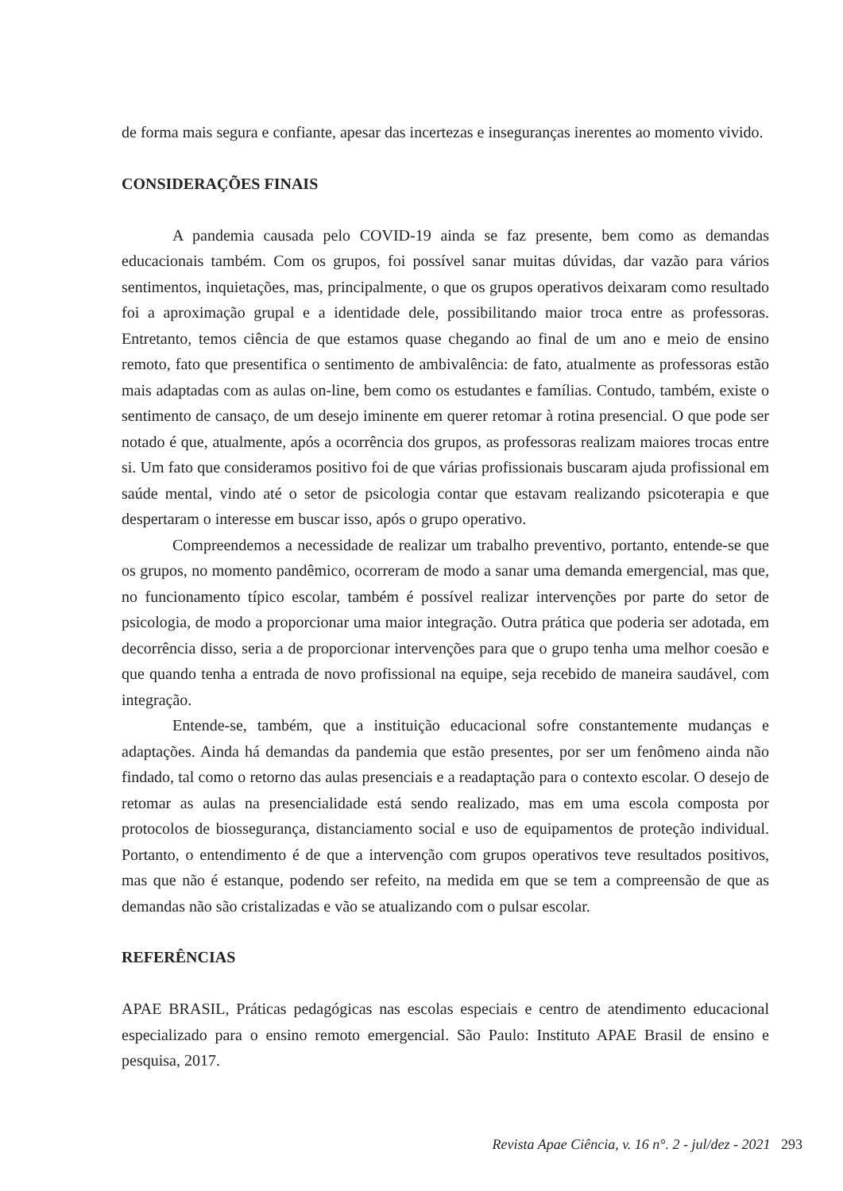de forma mais segura e confiante, apesar das incertezas e inseguranças inerentes ao momento vivido.
CONSIDERAÇÕES FINAIS
A pandemia causada pelo COVID-19 ainda se faz presente, bem como as demandas educacionais também. Com os grupos, foi possível sanar muitas dúvidas, dar vazão para vários sentimentos, inquietações, mas, principalmente, o que os grupos operativos deixaram como resultado foi a aproximação grupal e a identidade dele, possibilitando maior troca entre as professoras. Entretanto, temos ciência de que estamos quase chegando ao final de um ano e meio de ensino remoto, fato que presentifica o sentimento de ambivalência: de fato, atualmente as professoras estão mais adaptadas com as aulas on-line, bem como os estudantes e famílias. Contudo, também, existe o sentimento de cansaço, de um desejo iminente em querer retomar à rotina presencial. O que pode ser notado é que, atualmente, após a ocorrência dos grupos, as professoras realizam maiores trocas entre si. Um fato que consideramos positivo foi de que várias profissionais buscaram ajuda profissional em saúde mental, vindo até o setor de psicologia contar que estavam realizando psicoterapia e que despertaram o interesse em buscar isso, após o grupo operativo.
Compreendemos a necessidade de realizar um trabalho preventivo, portanto, entende-se que os grupos, no momento pandêmico, ocorreram de modo a sanar uma demanda emergencial, mas que, no funcionamento típico escolar, também é possível realizar intervenções por parte do setor de psicologia, de modo a proporcionar uma maior integração. Outra prática que poderia ser adotada, em decorrência disso, seria a de proporcionar intervenções para que o grupo tenha uma melhor coesão e que quando tenha a entrada de novo profissional na equipe, seja recebido de maneira saudável, com integração.
Entende-se, também, que a instituição educacional sofre constantemente mudanças e adaptações. Ainda há demandas da pandemia que estão presentes, por ser um fenômeno ainda não findado, tal como o retorno das aulas presenciais e a readaptação para o contexto escolar. O desejo de retomar as aulas na presencialidade está sendo realizado, mas em uma escola composta por protocolos de biossegurança, distanciamento social e uso de equipamentos de proteção individual. Portanto, o entendimento é de que a intervenção com grupos operativos teve resultados positivos, mas que não é estanque, podendo ser refeito, na medida em que se tem a compreensão de que as demandas não são cristalizadas e vão se atualizando com o pulsar escolar.
REFERÊNCIAS
APAE BRASIL, Práticas pedagógicas nas escolas especiais e centro de atendimento educacional especializado para o ensino remoto emergencial. São Paulo: Instituto APAE Brasil de ensino e pesquisa, 2017.
Revista Apae Ciência, v. 16 n°. 2 - jul/dez - 2021 293